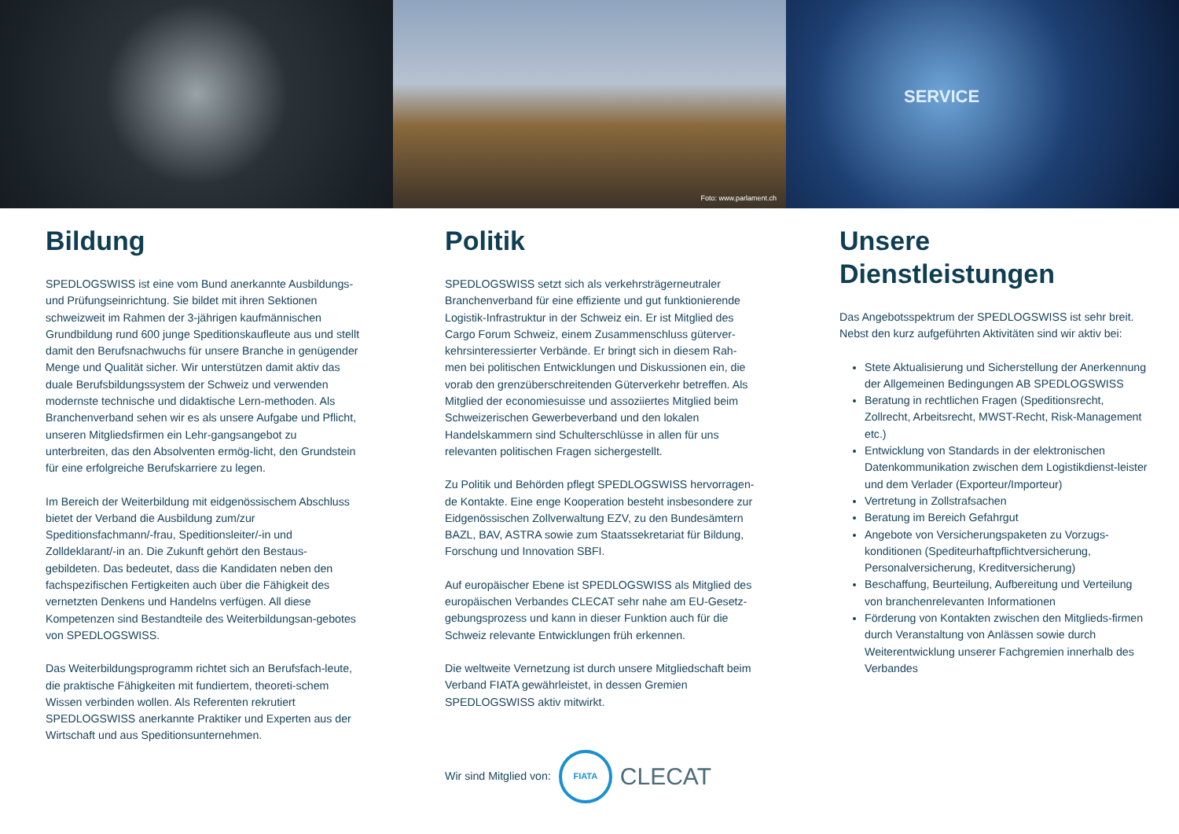Foto: www.parlament.ch
SERVICE
Bildung
SPEDLOGSWISS ist eine vom Bund anerkannte Ausbildungs- und Prüfungseinrichtung. Sie bildet mit ihren Sektionen schweizweit im Rahmen der 3-jährigen kaufmännischen Grundbildung rund 600 junge Speditionskaufleute aus und stellt damit den Berufsnachwuchs für unsere Branche in genügender Menge und Qualität sicher. Wir unterstützen damit aktiv das duale Berufsbildungssystem der Schweiz und verwenden modernste technische und didaktische Lern-methoden. Als Branchenverband sehen wir es als unsere Aufgabe und Pflicht, unseren Mitgliedsfirmen ein Lehr-gangsangebot zu unterbreiten, das den Absolventen ermög-licht, den Grundstein für eine erfolgreiche Berufskarriere zu legen.
Im Bereich der Weiterbildung mit eidgenössischem Abschluss bietet der Verband die Ausbildung zum/zur Speditionsfachmann/-frau, Speditionsleiter/-in und Zolldeklarant/-in an. Die Zukunft gehört den Bestaus-gebildeten. Das bedeutet, dass die Kandidaten neben den fachspezifischen Fertigkeiten auch über die Fähigkeit des vernetzten Denkens und Handelns verfügen. All diese Kompetenzen sind Bestandteile des Weiterbildungsan-gebotes von SPEDLOGSWISS.
Das Weiterbildungsprogramm richtet sich an Berufsfach-leute, die praktische Fähigkeiten mit fundiertem, theoreti-schem Wissen verbinden wollen. Als Referenten rekrutiert SPEDLOGSWISS anerkannte Praktiker und Experten aus der Wirtschaft und aus Speditionsunternehmen.
Politik
SPEDLOGSWISS setzt sich als verkehrsträgerneutraler Branchenverband für eine effiziente und gut funktionierende Logistik-Infrastruktur in der Schweiz ein. Er ist Mitglied des Cargo Forum Schweiz, einem Zusammenschluss güterver-kehrsinteressierter Verbände. Er bringt sich in diesem Rah-men bei politischen Entwicklungen und Diskussionen ein, die vorab den grenzüberschreitenden Güterverkehr betreffen. Als Mitglied der economiesuisse und assoziiertes Mitglied beim Schweizerischen Gewerbeverband und den lokalen Handelskammern sind Schulterschlüsse in allen für uns relevanten politischen Fragen sichergestellt.
Zu Politik und Behörden pflegt SPEDLOGSWISS hervorragen-de Kontakte. Eine enge Kooperation besteht insbesondere zur Eidgenössischen Zollverwaltung EZV, zu den Bundesämtern BAZL, BAV, ASTRA sowie zum Staatssekretariat für Bildung, Forschung und Innovation SBFI.
Auf europäischer Ebene ist SPEDLOGSWISS als Mitglied des europäischen Verbandes CLECAT sehr nahe am EU-Gesetz-gebungsprozess und kann in dieser Funktion auch für die Schweiz relevante Entwicklungen früh erkennen.
Die weltweite Vernetzung ist durch unsere Mitgliedschaft beim Verband FIATA gewährleistet, in dessen Gremien SPEDLOGSWISS aktiv mitwirkt.
Wir sind Mitglied von: FIATA CLECAT
Unsere Dienstleistungen
Das Angebotsspektrum der SPEDLOGSWISS ist sehr breit. Nebst den kurz aufgeführten Aktivitäten sind wir aktiv bei:
Stete Aktualisierung und Sicherstellung der Anerkennung der Allgemeinen Bedingungen AB SPEDLOGSWISS
Beratung in rechtlichen Fragen (Speditionsrecht, Zollrecht, Arbeitsrecht, MWST-Recht, Risk-Management etc.)
Entwicklung von Standards in der elektronischen Datenkommunikation zwischen dem Logistikdienst-leister und dem Verlader (Exporteur/Importeur)
Vertretung in Zollstrafsachen
Beratung im Bereich Gefahrgut
Angebote von Versicherungspaketen zu Vorzugs-konditionen (Spediteurhaftpflichtversicherung, Personalversicherung, Kreditversicherung)
Beschaffung, Beurteilung, Aufbereitung und Verteilung von branchenrelevanten Informationen
Förderung von Kontakten zwischen den Mitglieds-firmen durch Veranstaltung von Anlässen sowie durch Weiterentwicklung unserer Fachgremien innerhalb des Verbandes